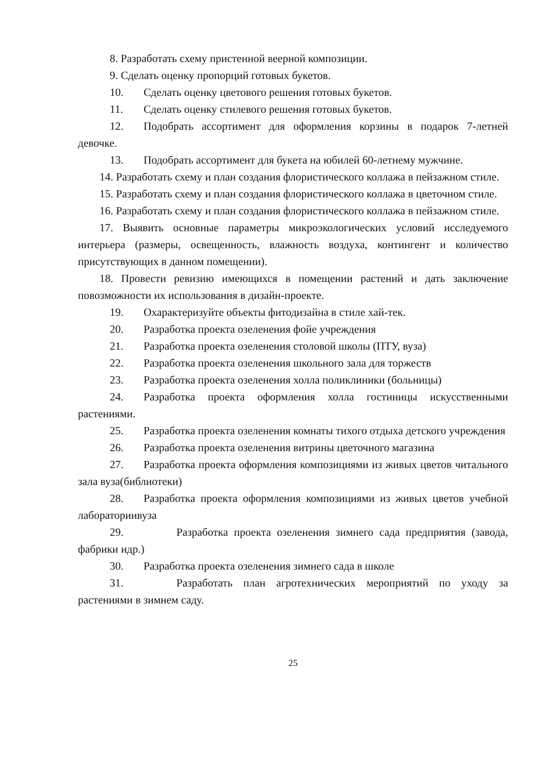8. Разработать схему пристенной веерной композиции.
9. Сделать оценку пропорций готовых букетов.
10. Сделать оценку цветового решения готовых букетов.
11. Сделать оценку стилевого решения готовых букетов.
12. Подобрать ассортимент для оформления корзины в подарок 7-летней девочке.
13. Подобрать ассортимент для букета на юбилей 60-летнему мужчине.
14. Разработать схему и план создания флористического коллажа в пейзажном стиле.
15. Разработать схему и план создания флористического коллажа в цветочном стиле.
16. Разработать схему и план создания флористического коллажа в пейзажном стиле.
17. Выявить основные параметры микроэкологических условий исследуемого интерьера (размеры, освещенность, влажность воздуха, контингент и количество присутствующих в данном помещении).
18. Провести ревизию имеющихся в помещении растений и дать заключение повозможности их использования в дизайн-проекте.
19. Охарактеризуйте объекты фитодизайна в стиле хай-тек.
20. Разработка проекта озеленения фойе учреждения
21. Разработка проекта озеленения столовой школы (ПТУ, вуза)
22. Разработка проекта озеленения школьного зала для торжеств
23. Разработка проекта озеленения холла поликлиники (больницы)
24. Разработка проекта оформления холла гостиницы искусственными растениями.
25. Разработка проекта озеленения комнаты тихого отдыха детского учреждения
26. Разработка проекта озеленения витрины цветочного магазина
27. Разработка проекта оформления композициями из живых цветов читального зала вуза(библиотеки)
28. Разработка проекта оформления композициями из живых цветов учебной лабораториивуза
29. Разработка проекта озеленения зимнего сада предприятия (завода, фабрики идр.)
30. Разработка проекта озеленения зимнего сада в школе
31. Разработать план агротехнических мероприятий по уходу за растениями в зимнем саду.
25